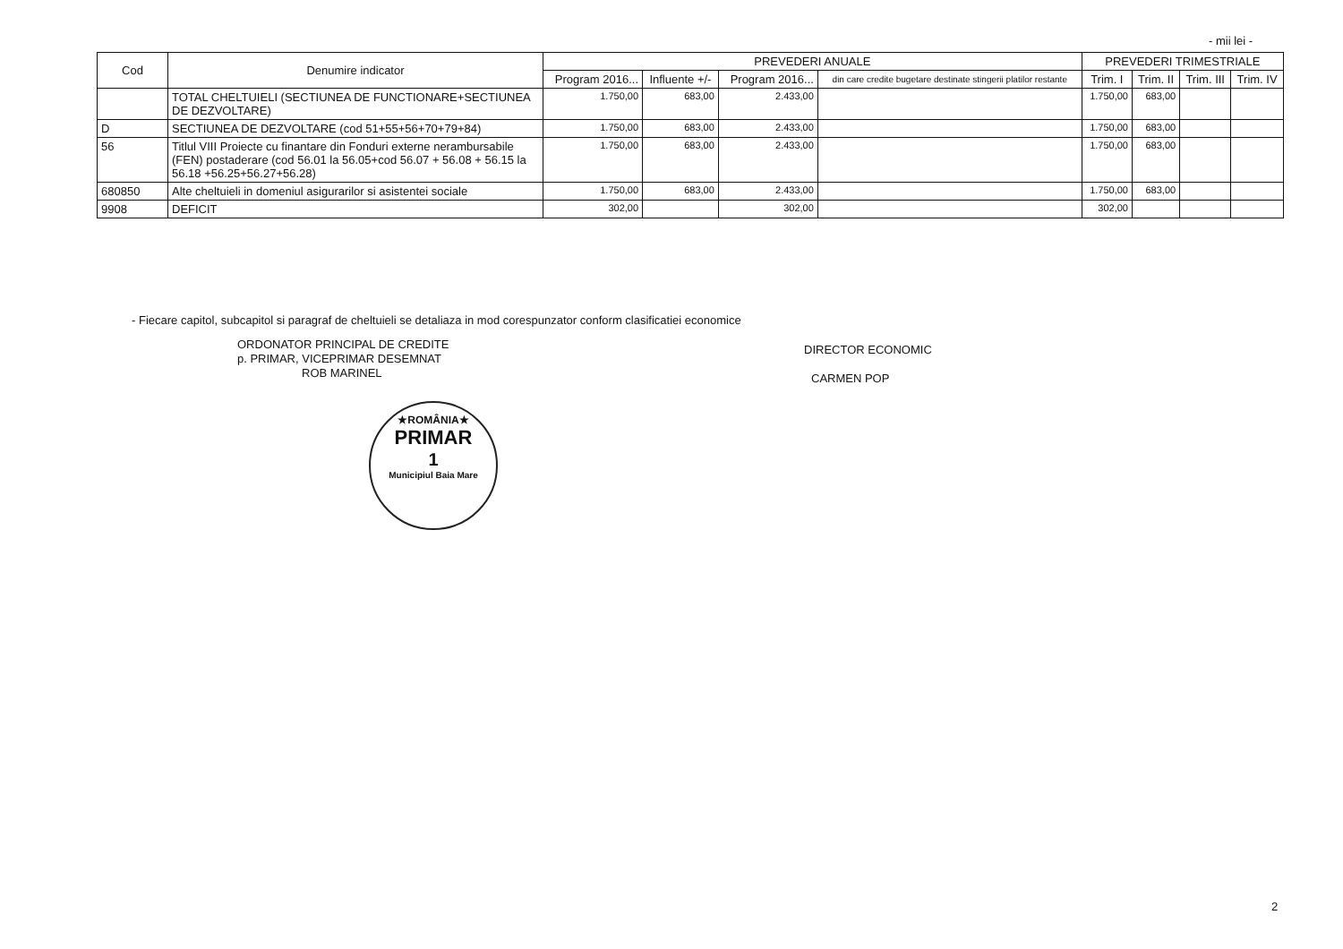- mii lei -
| Cod | Denumire indicator | PREVEDERI ANUALE | | | | PREVEDERI TRIMESTRIALE | | | |
| --- | --- | --- | --- | --- | --- | --- | --- | --- | --- |
| | | Program 2016... | Influente +/- | Program 2016... | din care credite bugetare destinate stingerii platilor restante | Trim. I | Trim. II | Trim. III | Trim. IV |
| | TOTAL CHELTUIELI (SECTIUNEA DE FUNCTIONARE+SECTIUNEA DE DEZVOLTARE) | 1.750,00 | 683,00 | 2.433,00 | | 1.750,00 | 683,00 | | |
| D | SECTIUNEA DE DEZVOLTARE (cod 51+55+56+70+79+84) | 1.750,00 | 683,00 | 2.433,00 | | 1.750,00 | 683,00 | | |
| 56 | Titlul VIII Proiecte cu finantare din Fonduri externe nerambursabile (FEN) postaderare (cod 56.01 la 56.05+cod 56.07 + 56.08 + 56.15 la 56.18 +56.25+56.27+56.28) | 1.750,00 | 683,00 | 2.433,00 | | 1.750,00 | 683,00 | | |
| 680850 | Alte cheltuieli in domeniul asigurarilor si asistentei sociale | 1.750,00 | 683,00 | 2.433,00 | | 1.750,00 | 683,00 | | |
| 9908 | DEFICIT | 302,00 | | 302,00 | | 302,00 | | | |
- Fiecare capitol, subcapitol si paragraf de cheltuieli se detaliaza in mod corespunzator conform clasificatiei economice
ORDONATOR PRINCIPAL DE CREDITE
p. PRIMAR, VICEPRIMAR DESEMNAT
ROB MARINEL
DIRECTOR ECONOMIC
CARMEN POP
★ROMÂNIA★
PRIMAR
1
Municipiul Baia Mare
2